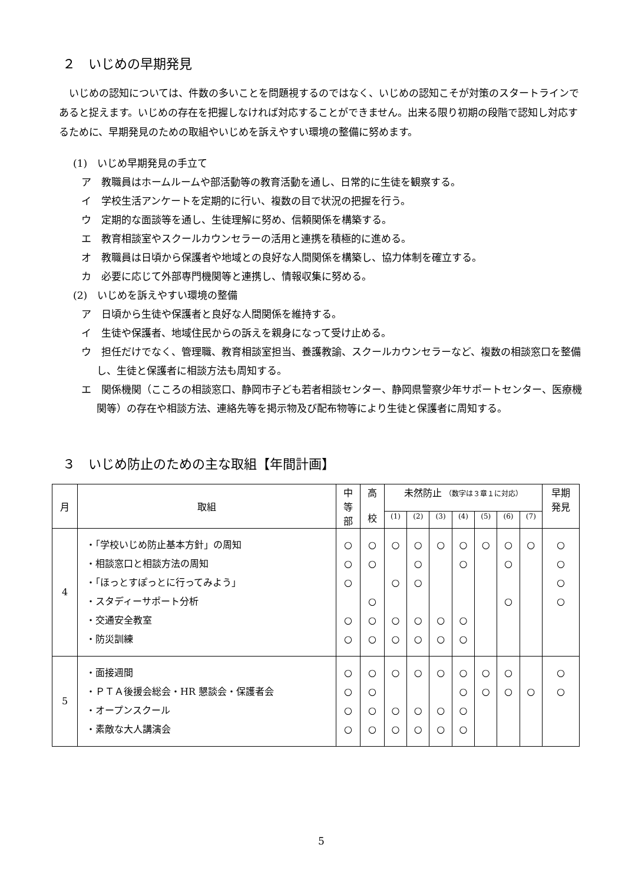２　いじめの早期発見
いじめの認知については、件数の多いことを問題視するのではなく、いじめの認知こそが対策のスタートラインであると捉えます。いじめの存在を把握しなければ対応することができません。出来る限り初期の段階で認知し対応するために、早期発見のための取組やいじめを訴えやすい環境の整備に努めます。
(1)　いじめ早期発見の手立て
ア　教職員はホームルームや部活動等の教育活動を通し、日常的に生徒を観察する。
イ　学校生活アンケートを定期的に行い、複数の目で状況の把握を行う。
ウ　定期的な面談等を通し、生徒理解に努め、信頼関係を構築する。
エ　教育相談室やスクールカウンセラーの活用と連携を積極的に進める。
オ　教職員は日頃から保護者や地域との良好な人間関係を構築し、協力体制を確立する。
カ　必要に応じて外部専門機関等と連携し、情報収集に努める。
(2)　いじめを訴えやすい環境の整備
ア　日頃から生徒や保護者と良好な人間関係を維持する。
イ　生徒や保護者、地域住民からの訴えを親身になって受け止める。
ウ　担任だけでなく、管理職、教育相談室担当、養護教諭、スクールカウンセラーなど、複数の相談窓口を整備し、生徒と保護者に相談方法も周知する。
エ　関係機関（こころの相談窓口、静岡市子ども若者相談センター、静岡県警察少年サポートセンター、医療機関等）の存在や相談方法、連絡先等を掲示物及び配布物等により生徒と保護者に周知する。
３　いじめ防止のための主な取組【年間計画】
| 月 | 取組 | 中 等 部 | 高 校 | 未然防止 （数字は３章１に対応） | | | | | | | 早期 発見 |
| --- | --- | --- | --- | --- | --- | --- | --- | --- | --- | --- | --- |
| | | | | (1) | (2) | (3) | (4) | (5) | (6) | (7) | |
| 4 | ・「学校いじめ防止基本方針」の周知 ・相談窓口と相談方法の周知 ・「ほっとすぽっとに行ってみよう」 ・スタディーサポート分析 ・交通安全教室 ・防災訓練 | ○ ○ ○ ○ ○ | ○ ○ ○ ○ ○ | ○ ○ ○ ○ | ○ ○ ○ ○ ○ | ○ ○ ○ | ○ ○ ○ ○ | ○ | ○ ○ ○ | ○ | ○ ○ ○ ○ |
| 5 | ・面接週間 ・ＰＴＡ後援会総会・HR 懇談会・保護者会 ・オープンスクール ・素敵な大人講演会 | ○ ○ ○ ○ | ○ ○ ○ ○ | ○ ○ ○ | ○ ○ ○ | ○ ○ ○ | ○ ○ ○ ○ | ○ ○ | ○ ○ | ○ | ○ ○ |
5